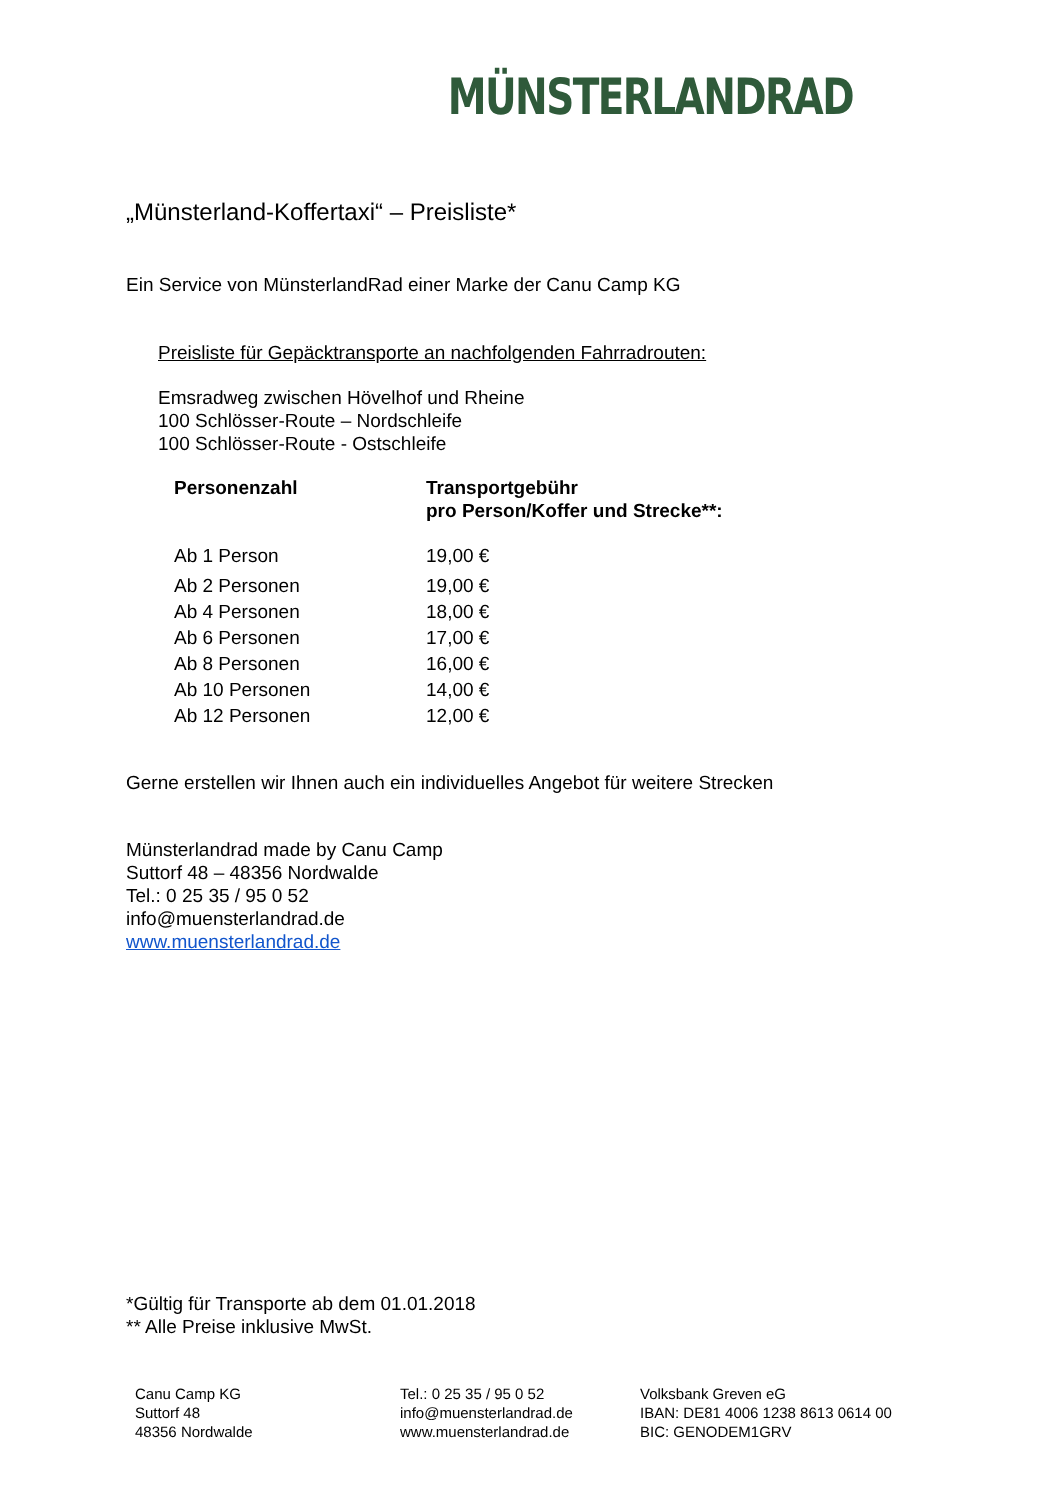MÜNSTERLANDRAD
„Münsterland-Koffertaxi“ – Preisliste*
Ein Service von MünsterlandRad einer Marke der Canu Camp KG
Preisliste für Gepäcktransporte an nachfolgenden Fahrradrouten:
Emsradweg zwischen Hövelhof und Rheine
100 Schlösser-Route – Nordschleife
100 Schlösser-Route - Ostschleife
| Personenzahl | Transportgebühr pro Person/Koffer und Strecke**: |
| --- | --- |
| Ab 1 Person | 19,00 € |
| Ab 2 Personen | 19,00 € |
| Ab 4 Personen | 18,00 € |
| Ab 6 Personen | 17,00 € |
| Ab 8 Personen | 16,00 € |
| Ab 10 Personen | 14,00 € |
| Ab 12 Personen | 12,00 € |
Gerne erstellen wir Ihnen auch ein individuelles Angebot für weitere Strecken
Münsterlandrad made by Canu Camp
Suttorf 48 – 48356 Nordwalde
Tel.: 0 25 35 / 95 0 52
info@muensterlandrad.de
www.muensterlandrad.de
*Gültig für Transporte ab dem 01.01.2018
** Alle Preise inklusive MwSt.
Canu Camp KG
Suttorf 48
48356 Nordwalde
Tel.: 0 25 35 / 95 0 52
info@muensterlandrad.de
www.muensterlandrad.de
Volksbank Greven eG
IBAN: DE81 4006 1238 8613 0614 00
BIC: GENODEM1GRV